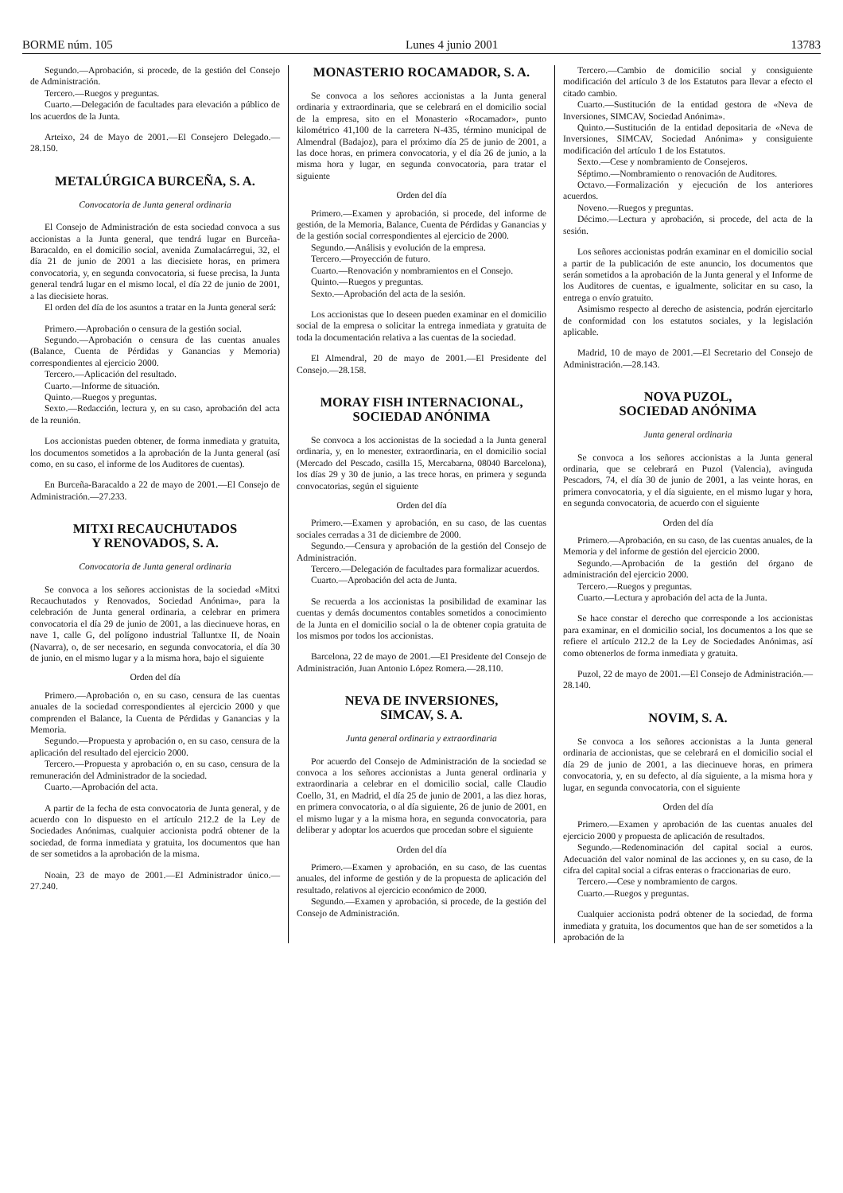BORME núm. 105 Lunes 4 junio 2001 13783
Segundo.—Aprobación, si procede, de la gestión del Consejo de Administración.
Tercero.—Ruegos y preguntas.
Cuarto.—Delegación de facultades para elevación a público de los acuerdos de la Junta.
Arteixo, 24 de Mayo de 2001.—El Consejero Delegado.—28.150.
METALÚRGICA BURCEÑA, S. A.
Convocatoria de Junta general ordinaria
El Consejo de Administración de esta sociedad convoca a sus accionistas a la Junta general, que tendrá lugar en Burceña-Baracaldo, en el domicilio social, avenida Zumalacárregui, 32, el día 21 de junio de 2001 a las diecisiete horas, en primera convocatoria, y, en segunda convocatoria, si fuese precisa, la Junta general tendrá lugar en el mismo local, el día 22 de junio de 2001, a las diecisiete horas.
El orden del día de los asuntos a tratar en la Junta general será:
Primero.—Aprobación o censura de la gestión social.
Segundo.—Aprobación o censura de las cuentas anuales (Balance, Cuenta de Pérdidas y Ganancias y Memoria) correspondientes al ejercicio 2000.
Tercero.—Aplicación del resultado.
Cuarto.—Informe de situación.
Quinto.—Ruegos y preguntas.
Sexto.—Redacción, lectura y, en su caso, aprobación del acta de la reunión.
Los accionistas pueden obtener, de forma inmediata y gratuita, los documentos sometidos a la aprobación de la Junta general (así como, en su caso, el informe de los Auditores de cuentas).
En Burceña-Baracaldo a 22 de mayo de 2001.—El Consejo de Administración.—27.233.
MITXI RECAUCHUTADOS
Y RENOVADOS, S. A.
Convocatoria de Junta general ordinaria
Se convoca a los señores accionistas de la sociedad «Mitxi Recauchutados y Renovados, Sociedad Anónima», para la celebración de Junta general ordinaria, a celebrar en primera convocatoria el día 29 de junio de 2001, a las diecinueve horas, en nave 1, calle G, del polígono industrial Talluntxe II, de Noain (Navarra), o, de ser necesario, en segunda convocatoria, el día 30 de junio, en el mismo lugar y a la misma hora, bajo el siguiente
Orden del día
Primero.—Aprobación o, en su caso, censura de las cuentas anuales de la sociedad correspondientes al ejercicio 2000 y que comprenden el Balance, la Cuenta de Pérdidas y Ganancias y la Memoria.
Segundo.—Propuesta y aprobación o, en su caso, censura de la aplicación del resultado del ejercicio 2000.
Tercero.—Propuesta y aprobación o, en su caso, censura de la remuneración del Administrador de la sociedad.
Cuarto.—Aprobación del acta.
A partir de la fecha de esta convocatoria de Junta general, y de acuerdo con lo dispuesto en el artículo 212.2 de la Ley de Sociedades Anónimas, cualquier accionista podrá obtener de la sociedad, de forma inmediata y gratuita, los documentos que han de ser sometidos a la aprobación de la misma.
Noain, 23 de mayo de 2001.—El Administrador único.—27.240.
MONASTERIO ROCAMADOR, S. A.
Se convoca a los señores accionistas a la Junta general ordinaria y extraordinaria, que se celebrará en el domicilio social de la empresa, sito en el Monasterio «Rocamador», punto kilométrico 41,100 de la carretera N-435, término municipal de Almendral (Badajoz), para el próximo día 25 de junio de 2001, a las doce horas, en primera convocatoria, y el día 26 de junio, a la misma hora y lugar, en segunda convocatoria, para tratar el siguiente
Orden del día
Primero.—Examen y aprobación, si procede, del informe de gestión, de la Memoria, Balance, Cuenta de Pérdidas y Ganancias y de la gestión social correspondientes al ejercicio de 2000.
Segundo.—Análisis y evolución de la empresa.
Tercero.—Proyección de futuro.
Cuarto.—Renovación y nombramientos en el Consejo.
Quinto.—Ruegos y preguntas.
Sexto.—Aprobación del acta de la sesión.
Los accionistas que lo deseen pueden examinar en el domicilio social de la empresa o solicitar la entrega inmediata y gratuita de toda la documentación relativa a las cuentas de la sociedad.
El Almendral, 20 de mayo de 2001.—El Presidente del Consejo.—28.158.
MORAY FISH INTERNACIONAL,
SOCIEDAD ANÓNIMA
Se convoca a los accionistas de la sociedad a la Junta general ordinaria, y, en lo menester, extraordinaria, en el domicilio social (Mercado del Pescado, casilla 15, Mercabarna, 08040 Barcelona), los días 29 y 30 de junio, a las trece horas, en primera y segunda convocatorias, según el siguiente
Orden del día
Primero.—Examen y aprobación, en su caso, de las cuentas sociales cerradas a 31 de diciembre de 2000.
Segundo.—Censura y aprobación de la gestión del Consejo de Administración.
Tercero.—Delegación de facultades para formalizar acuerdos.
Cuarto.—Aprobación del acta de Junta.
Se recuerda a los accionistas la posibilidad de examinar las cuentas y demás documentos contables sometidos a conocimiento de la Junta en el domicilio social o la de obtener copia gratuita de los mismos por todos los accionistas.
Barcelona, 22 de mayo de 2001.—El Presidente del Consejo de Administración, Juan Antonio López Romera.—28.110.
NEVA DE INVERSIONES,
SIMCAV, S. A.
Junta general ordinaria y extraordinaria
Por acuerdo del Consejo de Administración de la sociedad se convoca a los señores accionistas a Junta general ordinaria y extraordinaria a celebrar en el domicilio social, calle Claudio Coello, 31, en Madrid, el día 25 de junio de 2001, a las diez horas, en primera convocatoria, o al día siguiente, 26 de junio de 2001, en el mismo lugar y a la misma hora, en segunda convocatoria, para deliberar y adoptar los acuerdos que procedan sobre el siguiente
Orden del día
Primero.—Examen y aprobación, en su caso, de las cuentas anuales, del informe de gestión y de la propuesta de aplicación del resultado, relativos al ejercicio económico de 2000.
Segundo.—Examen y aprobación, si procede, de la gestión del Consejo de Administración.
Tercero.—Cambio de domicilio social y consiguiente modificación del artículo 3 de los Estatutos para llevar a efecto el citado cambio.
Cuarto.—Sustitución de la entidad gestora de «Neva de Inversiones, SIMCAV, Sociedad Anónima».
Quinto.—Sustitución de la entidad depositaria de «Neva de Inversiones, SIMCAV, Sociedad Anónima» y consiguiente modificación del artículo 1 de los Estatutos.
Sexto.—Cese y nombramiento de Consejeros.
Séptimo.—Nombramiento o renovación de Auditores.
Octavo.—Formalización y ejecución de los anteriores acuerdos.
Noveno.—Ruegos y preguntas.
Décimo.—Lectura y aprobación, si procede, del acta de la sesión.
Los señores accionistas podrán examinar en el domicilio social a partir de la publicación de este anuncio, los documentos que serán sometidos a la aprobación de la Junta general y el Informe de los Auditores de cuentas, e igualmente, solicitar en su caso, la entrega o envío gratuito.
Asimismo respecto al derecho de asistencia, podrán ejercitarlo de conformidad con los estatutos sociales, y la legislación aplicable.
Madrid, 10 de mayo de 2001.—El Secretario del Consejo de Administración.—28.143.
NOVA PUZOL,
SOCIEDAD ANÓNIMA
Junta general ordinaria
Se convoca a los señores accionistas a la Junta general ordinaria, que se celebrará en Puzol (Valencia), avinguda Pescadors, 74, el día 30 de junio de 2001, a las veinte horas, en primera convocatoria, y el día siguiente, en el mismo lugar y hora, en segunda convocatoria, de acuerdo con el siguiente
Orden del día
Primero.—Aprobación, en su caso, de las cuentas anuales, de la Memoria y del informe de gestión del ejercicio 2000.
Segundo.—Aprobación de la gestión del órgano de administración del ejercicio 2000.
Tercero.—Ruegos y preguntas.
Cuarto.—Lectura y aprobación del acta de la Junta.
Se hace constar el derecho que corresponde a los accionistas para examinar, en el domicilio social, los documentos a los que se refiere el artículo 212.2 de la Ley de Sociedades Anónimas, así como obtenerlos de forma inmediata y gratuita.
Puzol, 22 de mayo de 2001.—El Consejo de Administración.—28.140.
NOVIM, S. A.
Se convoca a los señores accionistas a la Junta general ordinaria de accionistas, que se celebrará en el domicilio social el día 29 de junio de 2001, a las diecinueve horas, en primera convocatoria, y, en su defecto, al día siguiente, a la misma hora y lugar, en segunda convocatoria, con el siguiente
Orden del día
Primero.—Examen y aprobación de las cuentas anuales del ejercicio 2000 y propuesta de aplicación de resultados.
Segundo.—Redenominación del capital social a euros. Adecuación del valor nominal de las acciones y, en su caso, de la cifra del capital social a cifras enteras o fraccionarias de euro.
Tercero.—Cese y nombramiento de cargos.
Cuarto.—Ruegos y preguntas.
Cualquier accionista podrá obtener de la sociedad, de forma inmediata y gratuita, los documentos que han de ser sometidos a la aprobación de la